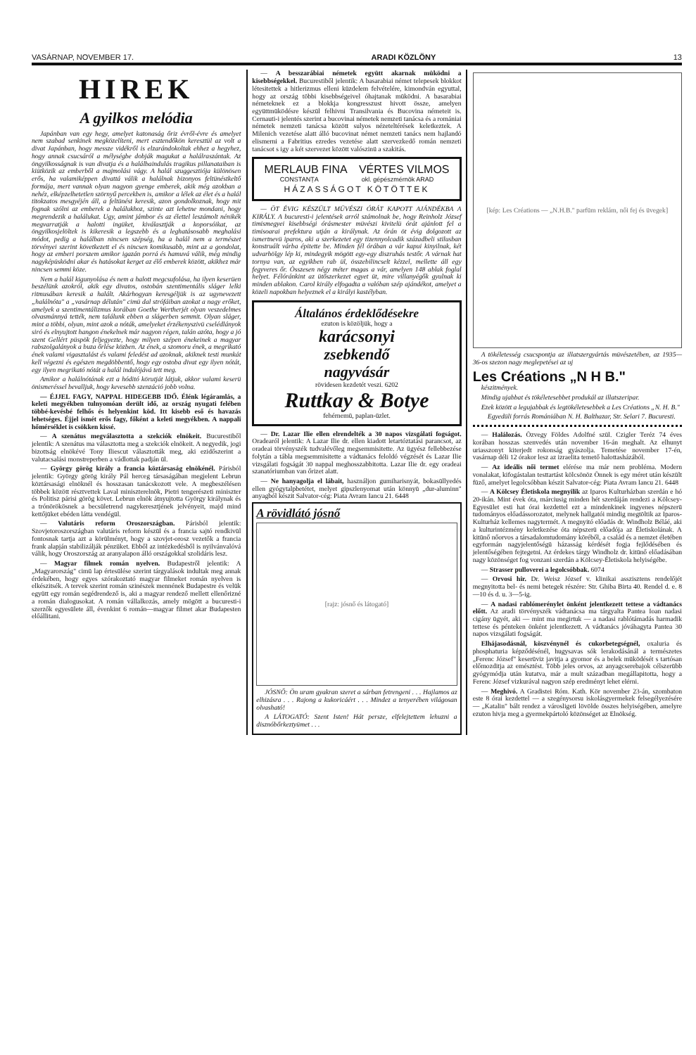VASÁRNAP, NOVEMBER 17. ARADI KÖZLÖNY 13
HIREK
A gyilkos melódia
Japánban van egy hegy, amelyet katonaság őriz évről-évre és amelyet nem szabad senkinek megközelíteni, mert esztendőkön keresztül az volt a divat Japánban, hogy messze vidékről is elzarándokoltak ehhez a hegyhez, hogy annak csucsáról a mélységbe dobják magukat a halálraszántak. Az öngyilkosságnak is van divatja és a halálbaindulás tragikus pillanataiban is kiütközik az emberből a majmolási vágy. A halál szuggesztiója különösen erős, ha valamiképpen divattá válik a halálnak bizonyos feltünéstkeltő formája, mert vannak olyan nagyon gyenge emberek, akik még azokban a nehéz, elképzelhetetlen szörnyű percekben is, amikor a lélek az élet és a halál titokzatos mesgyéjén áll, a feltünést keresik, azon gondolkoznak, hogy mit fognak szólni az emberek a halálukhoz, szinte azt lehetne mondani, hogy megrendezik a halálukat. Ugy, amint jámbor és az élettel leszámolt nénikék megvarratják a halotti ingüket, kiválasztják a koporsóikat, az öngyilkosjelöltek is kikeresik a legszebb és a leghatásosabb meghalási módot, pedig a halálban nincsen szépség, ha a halál nem a természet törvényei szerint következett el és nincsen komikusabb, mint az a gondolat, hogy az emberi porszem amikor igazán porrá és hamuvá válik, még mindig nagyképüsködni akar és hatásokat kerget az élő emberek között, akikhez már nincsen semmi köze.
Nem a halál kigunyolása és nem a halott megcsufolása, ha ilyen keserüen beszélünk azokról, akik egy divatos, ostobán szentimentális sláger lelki ritmusában keresik a halált. Akárhogyan keresgéljük is az ugynevezett „halálnóta" a „vasárnap délután" cimü dal strófáiban azokat a nagy erőket, amelyek a szentimentálizmus korában Goethe Wertherjét olyan veszedelmes olvasmánnyá tették, nem találunk ebben a slágerben semmit. Olyan sláger, mint a többi, olyan, mint azok a nóták, amelyeket érzékenyszivü cselédlányok siró és elnyujtott hangon énekelnek már nagyon régen, talán azóta, hogy a jó szent Gellért püspök feljegyezte, hogy milyen szépen énekeinek a magyar rabszolgalányok a buza őrlése közben. Az ének, a szomoru ének, a megrikató ének valami vigasztalást és valami feledést ad azoknak, akiknek testi munkát kell végezni és egészen megdöbbentő, hogy egy ostoba divat egy ilyen nótát, egy ilyen megrikató nótát a halál indulójává tett meg.
Amikor a halálnótának ezt a hóditó körutját látjuk, akkor valami keserü önismeréssel bevalljuk, hogy kevesebb szenzáció jobb volna.
— ÉJJEL FAGY, NAPPAL HIDEGEBB IDŐ. Élénk légáramlás, a keleti megyékben tulnyomóan derült idő, az ország nyugati felében többé-kevésbé felhős és helyenkint köd. Itt kisebb eső és havazás lehetséges. Éjjel ismét erős fagy, főként a keleti megyékben. A nappali hőmérséklet is csökken kissé.
— A szenátus megválasztotta a szekciók elnökeit. Bucurestiből jelentik: A szenátus ma választotta meg a szekciók elnökeit. A negyedik, jogi bizottság elnökévé Tony Iliescut választották meg, aki ezidőszerint a valutacsalási monstreperben a vádlottak padján ül.
— György görög király a francia köztársaság elnökénél. Párisból jelentik: György görög király Pál herceg társaságában megjelent Lebrun köztársasági elnöknél és hosszasan tanácskozott vele. A megbeszélésen többek között résztvettek Laval miniszterelnök, Pietri tengerészeti miniszter és Politisz párisi görög követ. Lebrun elnök átnyujtotta György királynak és a trónörökösnek a becsületrend nagykeresztjének jelvényeit, majd mind kettőjüket ebéden látta vendégül.
— Valutáris reform Oroszországban. Párisból jelentik: Szovjetoroszországban valutáris reform készül és a francia sajtó rendkivül fontosnak tartja azt a körülményt, hogy a szovjet-orosz vezetők a francia frank alapján stabilizálják pénzüket. Ebből az intézkedésből is nyilvánvalóvá válik, hogy Oroszország az aranyalapon álló országokkal szolidáris lesz.
— Magyar filmek román nyelven. Budapestről jelentik: A „Magyarország" cimü lap értesülése szerint tárgyalások indultak meg annak érdekében, hogy egyes szórakoztató magyar filmeket román nyelven is elkészitsék. A tervek szerint román szinészek mennének Budapestre és velük együtt egy román segédrendező is, aki a magyar rendező mellett ellenőrizné a román dialogusokat. A román vállalkozás, amely mögött a bucuresti-i szerzők egyesülete áll, évenkint 6 román—magyar filmet akar Budapesten előállitani.
— A besszarábiai németek együtt akarnak müködni a kisebbségekkel. Bucurestiből jelentik: A basarabiai német telepesek blokkot létesitettek a hitlerizmus elleni küzdelem felvételére, kimondván egyuttal, hogy az ország többi kisebbségeivel óhajtanak müködni. A basarabiai németeknek ez a blokkja kongresszust hivott össze, amelyen együttmüködésre készül felhivni Transilvania és Bucovina németeit is. Cernauti-i jelentés szerint a bucovinai németek nemzeti tanácsa és a romániai németek nemzeti tanácsa között sulyos nézeteltérések keletkeztek. A Milenich vezetése alatt álló bucovinat német nemzeti tanács nem hajlandó elismerni a Fabritius ezredes vezetése alatt szervezkedő román nemzeti tanácsot s igy a két szervezet között valószinü a szakitás.
MERLAUB FINA VÉRTES VILMOS
CONSTANȚA okl. gépészmérnök ARAD
HÁZASSÁGOT KÖTÖTTEK
— ÖT ÉVIG KÉSZÜLT MÜVÉSZI ÓRÁT KAPOTT AJÁNDÉKBA A KIRÁLY. A bucuresti-i jelentések arról számolnak be, hogy Reinholz József timismegyei kisebbségi órásmester müvészi kivitelü órát ajánlott fel a timisoarai prefektura utján a királynak. Az órán öt évig dolgozott az ismertnevü iparos, aki a szerkezetet egy tizennyolcadik századbeli stilusban konstruált várba épitette be. Minden fél órában a vár kapui kinyilnak, két udvarhölgy lép ki, mindegyik mögött egy-egy diszruhás testőr. A várnak hat tornya van, az egyikben rab ül, összebilincselt kézzel, mellette áll egy fegyveres őr. Összesen négy méter magas a vár, amelyen 148 ablak foglal helyet. Félóránkint az ütőszerkezet egyet üt, mire villanyégők gyulnak ki minden ablakon. Carol király elfogadta a valóban szép ajándékot, amelyet a közeli napokban helyeznek el a királyi kastélyban.
Általános érdeklődésekre
ezuton is közöljük, hogy a
karácsonyi
zsebkendő
nagyvásár
rövidesen kezdetét veszi. 6202
Ruttkay & Botye
fehérnemü, paplan-üzlet.
— Dr. Lazar Ilie ellen elrendelték a 30 napos vizsgálati fogságot. Oradearól jelentik: A Lazar Ilie dr. ellen kiadott letartóztatási parancsot, az oradeai törvényszék tudvalévőleg megsemmisitette. Az ügyész fellebbezése folytán a tábla megsemmisitette a vádtanács feloldó végzését és Lazar Ilie vizsgálati fogságát 30 nappal meghosszabbitotta. Lazar Ilie dr. egy oradeai szanatóriumban van őrizet alatt.
— Ne hanyagolja el lábait, használjon gumiharisnyát, bokasüllyedés ellen gyógytalpbetétet, melyet gipszlenyomat után könnyü „dur-aluminn" anyagból készit Salvator-cég: Piata Avram Iancu 21. 6448
A rövidlátó jósnő
[rajz: jósnő és látogató]
JÓSNŐ: Ön uram gyakran szeret a sárban fetrengeni . . . Hajlamos az elhizásra . . . Rajong a kukoricáért . . . Mindez a tenyerében világosan olvasható!
A LÁTOGATÓ: Szent Isten! Hát persze, elfelejtettem lehuzni a disznóbőrkeztyümet . . .
[kép: Les Créations — „N.H.B." parfüm reklám, női fej és üvegek]
A tökéletesség csucspontja az illatszergyártás müvészetében, az 1935—36-os szezon nagy meglepetései az uj
Les Créations „N H B."
készitmények.
Mindig ujabbat és tökéletesebbet produkál az illatszeripar.
Ezek között a legujabbak és legtökéletesebbek a Les Créations „N. H. B."
Egyedüli forrás Romániában N. H. Balthazar, Str. Selari 7. Bucuresti.
— Halálozás. Özvegy Földes Adolfné szül. Czigler Teréz 74 éves korában hosszas szenvedés után november 16-án meghalt. Az elhunyt uriasszonyt kiterjedt rokonság gyászolja. Temetése november 17-én, vasárnap déli 12 órakor lesz az izraelita temető halottasházából.
— Az ideális női termet elérése ma már nem probléma. Modern vonalakat, kifogástalan testtartást kölcsönöz Önnek is egy méret után készült füző, amelyet legolcsóbban készit Salvator-cég: Piata Avram Iancu 21. 6448
— A Kölcsey Életiskola megnyilik az Iparos Kulturházban szerdán e hó 20-ikán. Mint évek óta, márciusig minden hét szerdáján rendezi a Kölcsey-Egyesület esti hat órai kezdettel ezt a mindenkinek ingyenes népszerü tudományos előadássorozatot, melynek hallgatói mindig megtöltik az Iparos-Kulturház kellemes nagytermét. A megnyitó előadás dr. Windholz Béláé, aki a kulturintézmény keletkezése óta népszerü előadója az Életiskolának. A kitünő nőorvos a társadalomtudomány köréből, a család és a nemzet életében egyformán nagyjelentőségü házasság kérdését fogja fejlődésében és jelentőségében fejtegetni. Az érdekes tárgy Windholz dr. kitünő előadásában nagy közönséget fog vonzani szerdán a Kölcsey-Életiskola helyiségébe.
— Strasser pulloverei a legolcsóbbak. 6074
— Orvosi hir. Dr. Weisz József v. klinikai asszisztens rendelőjét megnyitotta bel- és nemi betegek részére: Str. Ghiba Birta 40. Rendel d. e. 8—10 és d. u. 3—5-ig.
— A nadasi rablómerénylet önként jelentkezett tettese a vádtanács előtt. Az aradi törvényszék vádtanácsa ma tárgyalta Pantea Ioan nadasi cigány ügyét, aki — mint ma megirtuk — a nadasi rablótámadás harmadik tettese és pénteken önként jelentkezett. A vádtanács jóváhagyta Pantea 30 napos vizsgálati fogságát.
Elhájasodásnál, köszvénynél és cukorbetegségnél, oxaluria és phosphaturia képződésénél, hugysavas sók lerakodásánál a természetes „Ferenc József" keserüviz javitja a gyomor és a belek müködését s tartósan előmozditja az emésztést. Több jeles orvos, az anyagcserebajok célszerübb gyógymódja után kutatva, már a mult században megállapitotta, hogy a Ferenc József vizkurával nagyon szép eredményt lehet elérni.
— Meghivó. A Gradistei Róm. Kath. Kör november 23-án, szombaton este 8 órai kezdettel — a szegénysorsu iskolásgyermekek felsegélyezésére — „Katalin" bált rendez a városligeti lövölde összes helyiségében, amelyre ezuton hivja meg a gyermekpártoló közönséget az Elnökség.